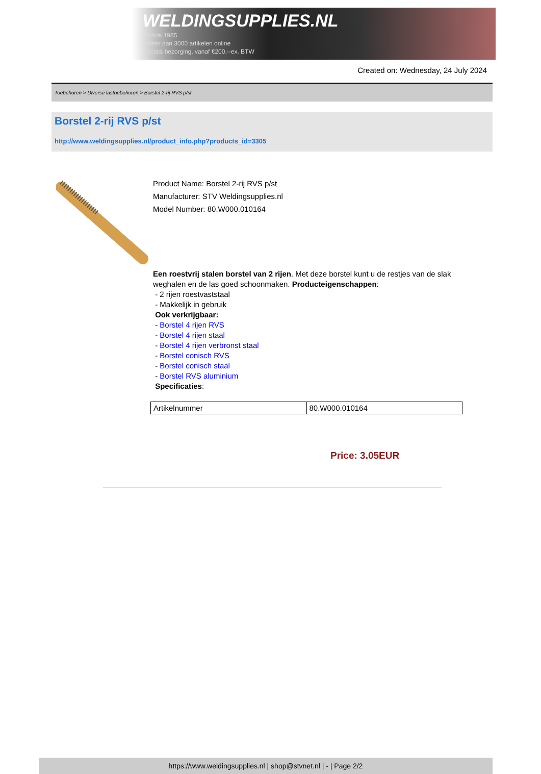WELDINGSUPPLIES.NL
- Sinds 1985
- Méér dan 3000 artikelen online
- Gratis bezorging, vanaf €200,--ex. BTW
Created on: Wednesday, 24 July 2024
Toebehoren > Diverse lastoebehoren > Borstel 2-rij RVS p/st
Borstel 2-rij RVS p/st
http://www.weldingsupplies.nl/product_info.php?products_id=3305
Product Name: Borstel 2-rij RVS p/st
Manufacturer: STV Weldingsupplies.nl
Model Number: 80.W000.010164
Een roestvrij stalen borstel van 2 rijen. Met deze borstel kunt u de restjes van de slak weghalen en de las goed schoonmaken. Producteigenschappen:
- 2 rijen roestvaststaal
- Makkelijk in gebruik
Ook verkrijgbaar:
- Borstel 4 rijen RVS
- Borstel 4 rijen staal
- Borstel 4 rijen verbronst staal
- Borstel conisch RVS
- Borstel conisch staal
- Borstel RVS aluminium
Specificaties:
| Artikelnummer | 80.W000.010164 |
Price: 3.05EUR
https://www.weldingsupplies.nl | shop@stvnet.nl | - | Page 2/2